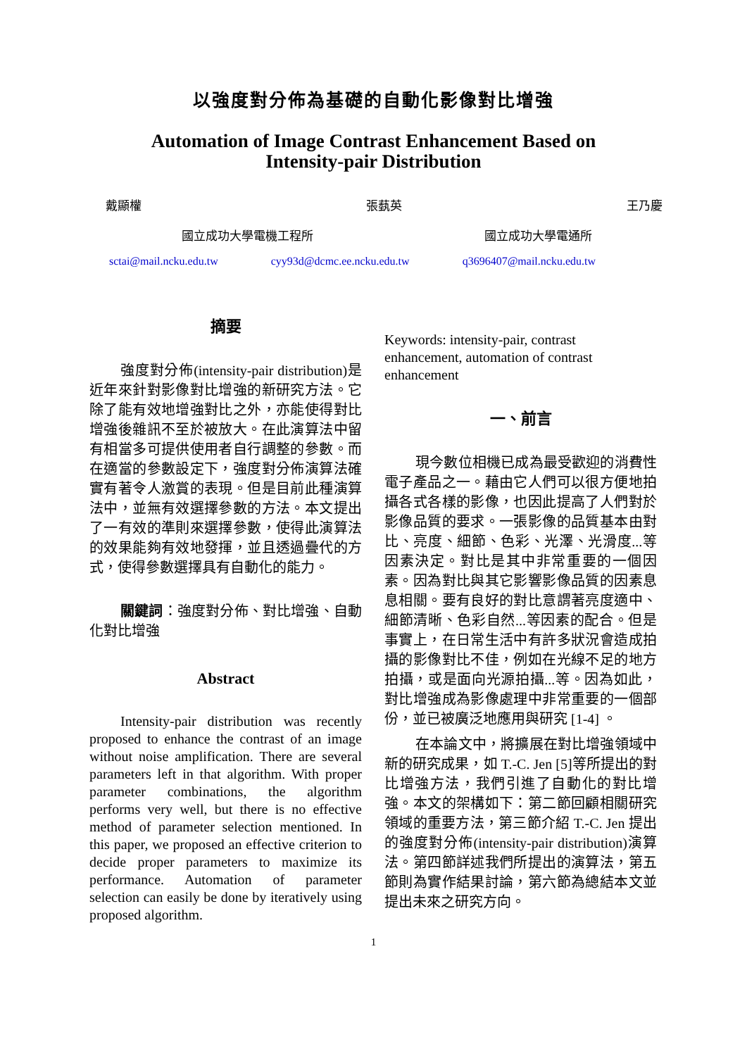以強度對分佈為基礎的自動化影像對比增強
Automation of Image Contrast Enhancement Based on
Intensity-pair Distribution
戴顯權 張蓺英 王乃慶
國立成功大學電機工程所 國立成功大學電通所
sctai@mail.ncku.edu.tw cyy93d@dcmc.ee.ncku.edu.tw q3696407@mail.ncku.edu.tw
摘要
強度對分佈(intensity-pair distribution)是近年來針對影像對比增強的新研究方法。它除了能有效地增強對比之外，亦能使得對比增強後雜訊不至於被放大。在此演算法中留有相當多可提供使用者自行調整的參數。而在適當的參數設定下，強度對分佈演算法確實有著令人激賞的表現。但是目前此種演算法中，並無有效選擇參數的方法。本文提出了一有效的準則來選擇參數，使得此演算法的效果能夠有效地發揮，並且透過疊代的方式，使得參數選擇具有自動化的能力。
關鍵詞：強度對分佈、對比增強、自動化對比增強
Abstract
Intensity-pair distribution was recently proposed to enhance the contrast of an image without noise amplification. There are several parameters left in that algorithm. With proper parameter combinations, the algorithm performs very well, but there is no effective method of parameter selection mentioned. In this paper, we proposed an effective criterion to decide proper parameters to maximize its performance. Automation of parameter selection can easily be done by iteratively using proposed algorithm.
Keywords: intensity-pair, contrast enhancement, automation of contrast enhancement
一、前言
現今數位相機已成為最受歡迎的消費性電子產品之一。藉由它人們可以很方便地拍攝各式各樣的影像，也因此提高了人們對於影像品質的要求。一張影像的品質基本由對比、亮度、細節、色彩、光澤、光滑度...等因素決定。對比是其中非常重要的一個因素。因為對比與其它影響影像品質的因素息息相關。要有良好的對比意謂著亮度適中、細節清晰、色彩自然...等因素的配合。但是事實上，在日常生活中有許多狀況會造成拍攝的影像對比不佳，例如在光線不足的地方拍攝，或是面向光源拍攝...等。因為如此，對比增強成為影像處理中非常重要的一個部份，並已被廣泛地應用與研究 [1-4] 。
在本論文中，將擴展在對比增強領域中新的研究成果，如 T.-C. Jen [5]等所提出的對比增強方法，我們引進了自動化的對比增強。本文的架構如下：第二節回顧相關研究領域的重要方法，第三節介紹 T.-C. Jen 提出的強度對分佈(intensity-pair distribution)演算法。第四節詳述我們所提出的演算法，第五節則為實作結果討論，第六節為總結本文並提出未來之研究方向。
1